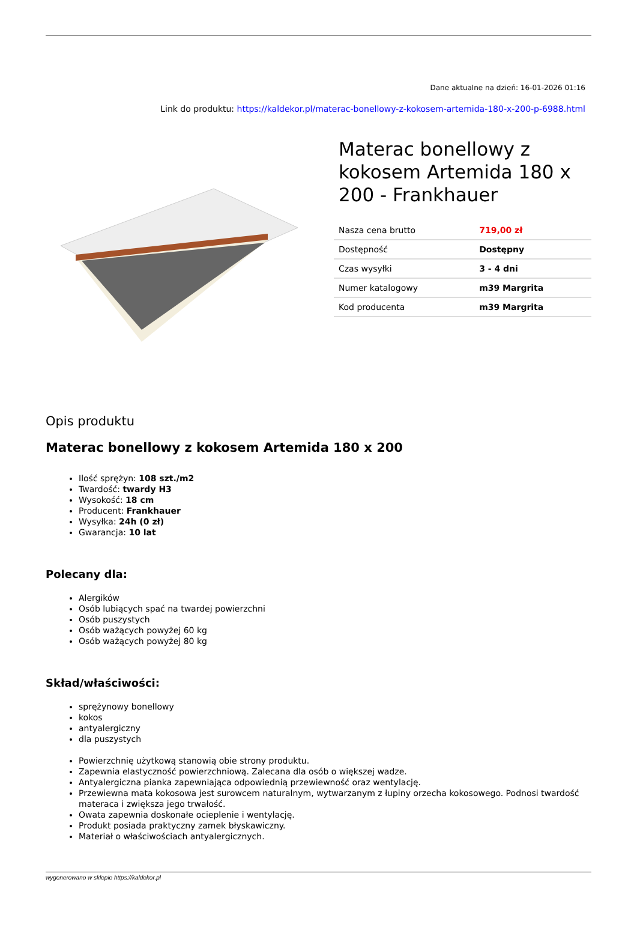Dane aktualne na dzień: 16-01-2026 01:16
Link do produktu: https://kaldekor.pl/materac-bonellowy-z-kokosem-artemida-180-x-200-p-6988.html
Materac bonellowy z kokosem Artemida 180 x 200 - Frankhauer
| Nasza cena brutto | 719,00 zł |
| Dostępność | Dostępny |
| Czas wysyłki | 3 - 4 dni |
| Numer katalogowy | m39 Margrita |
| Kod producenta | m39 Margrita |
Opis produktu
Materac bonellowy z kokosem Artemida 180 x 200
Ilość sprężyn: 108 szt./m2
Twardość: twardy H3
Wysokość: 18 cm
Producent: Frankhauer
Wysyłka: 24h (0 zł)
Gwarancja: 10 lat
Polecany dla:
Alergików
Osób lubiących spać na twardej powierzchni
Osób puszystych
Osób ważących powyżej 60 kg
Osób ważących powyżej 80 kg
Skład/właściwości:
sprężynowy bonellowy
kokos
antyalergiczny
dla puszystych
Powierzchnię użytkową stanowią obie strony produktu.
Zapewnia elastyczność powierzchniową. Zalecana dla osób o większej wadze.
Antyalergiczna pianka zapewniająca odpowiednią przewiewność oraz wentylację.
Przewiewna mata kokosowa jest surowcem naturalnym, wytwarzanym z łupiny orzecha kokosowego. Podnosi twardość materaca i zwiększa jego trwałość.
Owata zapewnia doskonałe ocieplenie i wentylację.
Produkt posiada praktyczny zamek błyskawiczny.
Materiał o właściwościach antyalergicznych.
wygenerowano w sklepie https://kaldekor.pl